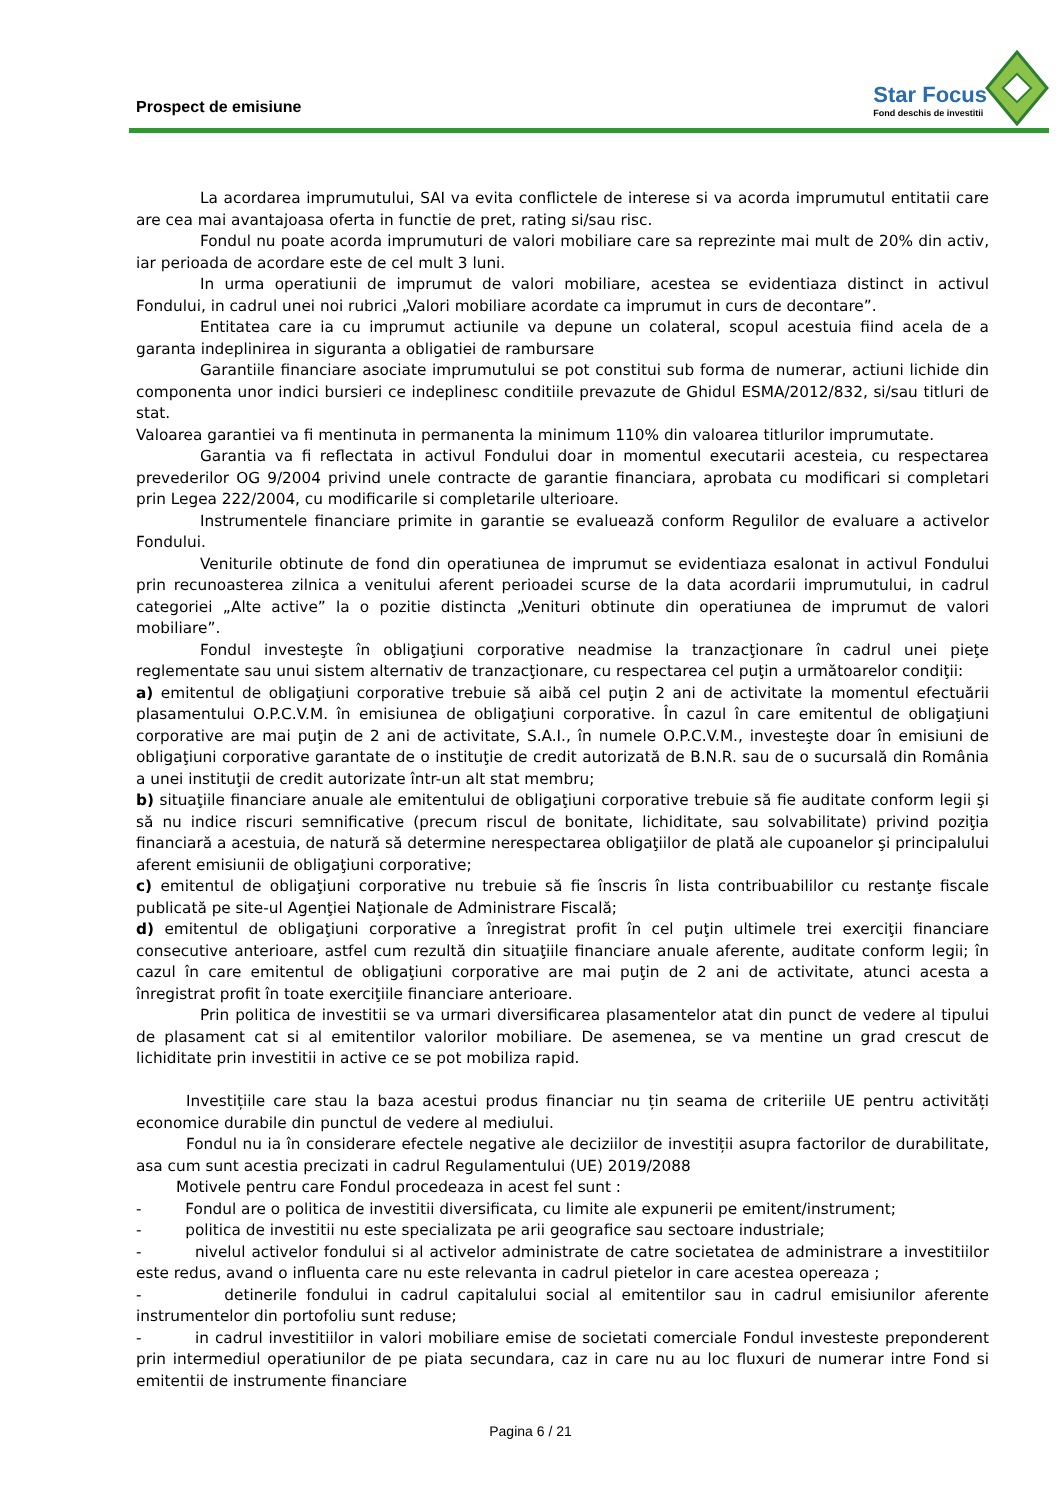Prospect de emisiune
Star Focus
Fond deschis de investitii
La acordarea imprumutului, SAI va evita conflictele de interese si va acorda imprumutul entitatii care are cea mai avantajoasa oferta in functie de pret, rating si/sau risc.
Fondul nu poate acorda imprumuturi de valori mobiliare care sa reprezinte mai mult de 20% din activ, iar perioada de acordare este de cel mult 3 luni.
In urma operatiunii de imprumut de valori mobiliare, acestea se evidentiaza distinct in activul Fondului, in cadrul unei noi rubrici „Valori mobiliare acordate ca imprumut in curs de decontare”.
Entitatea care ia cu imprumut actiunile va depune un colateral, scopul acestuia fiind acela de a garanta indeplinirea in siguranta a obligatiei de rambursare
Garantiile financiare asociate imprumutului se pot constitui sub forma de numerar, actiuni lichide din componenta unor indici bursieri ce indeplinesc conditiile prevazute de Ghidul ESMA/2012/832, si/sau titluri de stat.
Valoarea garantiei va fi mentinuta in permanenta la minimum 110% din valoarea titlurilor imprumutate.
Garantia va fi reflectata in activul Fondului doar in momentul executarii acesteia, cu respectarea prevederilor OG 9/2004 privind unele contracte de garantie financiara, aprobata cu modificari si completari prin Legea 222/2004, cu modificarile si completarile ulterioare.
Instrumentele financiare primite in garantie se evaluează conform Regulilor de evaluare a activelor Fondului.
Veniturile obtinute de fond din operatiunea de imprumut se evidentiaza esalonat in activul Fondului prin recunoasterea zilnica a venitului aferent perioadei scurse de la data acordarii imprumutului, in cadrul categoriei „Alte active” la o pozitie distincta „Venituri obtinute din operatiunea de imprumut de valori mobiliare”.
Fondul investeşte în obligaţiuni corporative neadmise la tranzacţionare în cadrul unei pieţe reglementate sau unui sistem alternativ de tranzacţionare, cu respectarea cel puţin a următoarelor condiţii:
a) emitentul de obligaţiuni corporative trebuie să aibă cel puţin 2 ani de activitate la momentul efectuării plasamentului O.P.C.V.M. în emisiunea de obligaţiuni corporative. În cazul în care emitentul de obligaţiuni corporative are mai puţin de 2 ani de activitate, S.A.I., în numele O.P.C.V.M., investeşte doar în emisiuni de obligaţiuni corporative garantate de o instituţie de credit autorizată de B.N.R. sau de o sucursală din România a unei instituţii de credit autorizate într-un alt stat membru;
b) situaţiile financiare anuale ale emitentului de obligaţiuni corporative trebuie să fie auditate conform legii şi să nu indice riscuri semnificative (precum riscul de bonitate, lichiditate, sau solvabilitate) privind poziţia financiară a acestuia, de natură să determine nerespectarea obligaţiilor de plată ale cupoanelor şi principalului aferent emisiunii de obligaţiuni corporative;
c) emitentul de obligaţiuni corporative nu trebuie să fie înscris în lista contribuabililor cu restanţe fiscale publicată pe site-ul Agenţiei Naţionale de Administrare Fiscală;
d) emitentul de obligaţiuni corporative a înregistrat profit în cel puţin ultimele trei exerciţii financiare consecutive anterioare, astfel cum rezultă din situaţiile financiare anuale aferente, auditate conform legii; în cazul în care emitentul de obligaţiuni corporative are mai puţin de 2 ani de activitate, atunci acesta a înregistrat profit în toate exerciţiile financiare anterioare.
Prin politica de investitii se va urmari diversificarea plasamentelor atat din punct de vedere al tipului de plasament cat si al emitentilor valorilor mobiliare. De asemenea, se va mentine un grad crescut de lichiditate prin investitii in active ce se pot mobiliza rapid.
Investițiile care stau la baza acestui produs financiar nu țin seama de criteriile UE pentru activități economice durabile din punctul de vedere al mediului.
Fondul nu ia în considerare efectele negative ale deciziilor de investiții asupra factorilor de durabilitate, asa cum sunt acestia precizati in cadrul Regulamentului (UE) 2019/2088
Motivele pentru care Fondul procedeaza in acest fel sunt :
- Fondul are o politica de investitii diversificata, cu limite ale expunerii pe emitent/instrument;
- politica de investitii nu este specializata pe arii geografice sau sectoare industriale;
- nivelul activelor fondului si al activelor administrate de catre societatea de administrare a investitiilor este redus, avand o influenta care nu este relevanta in cadrul pietelor in care acestea opereaza ;
- detinerile fondului in cadrul capitalului social al emitentilor sau in cadrul emisiunilor aferente instrumentelor din portofoliu sunt reduse;
- in cadrul investitiilor in valori mobiliare emise de societati comerciale Fondul investeste preponderent prin intermediul operatiunilor de pe piata secundara, caz in care nu au loc fluxuri de numerar intre Fond si emitentii de instrumente financiare
Pagina 6 / 21